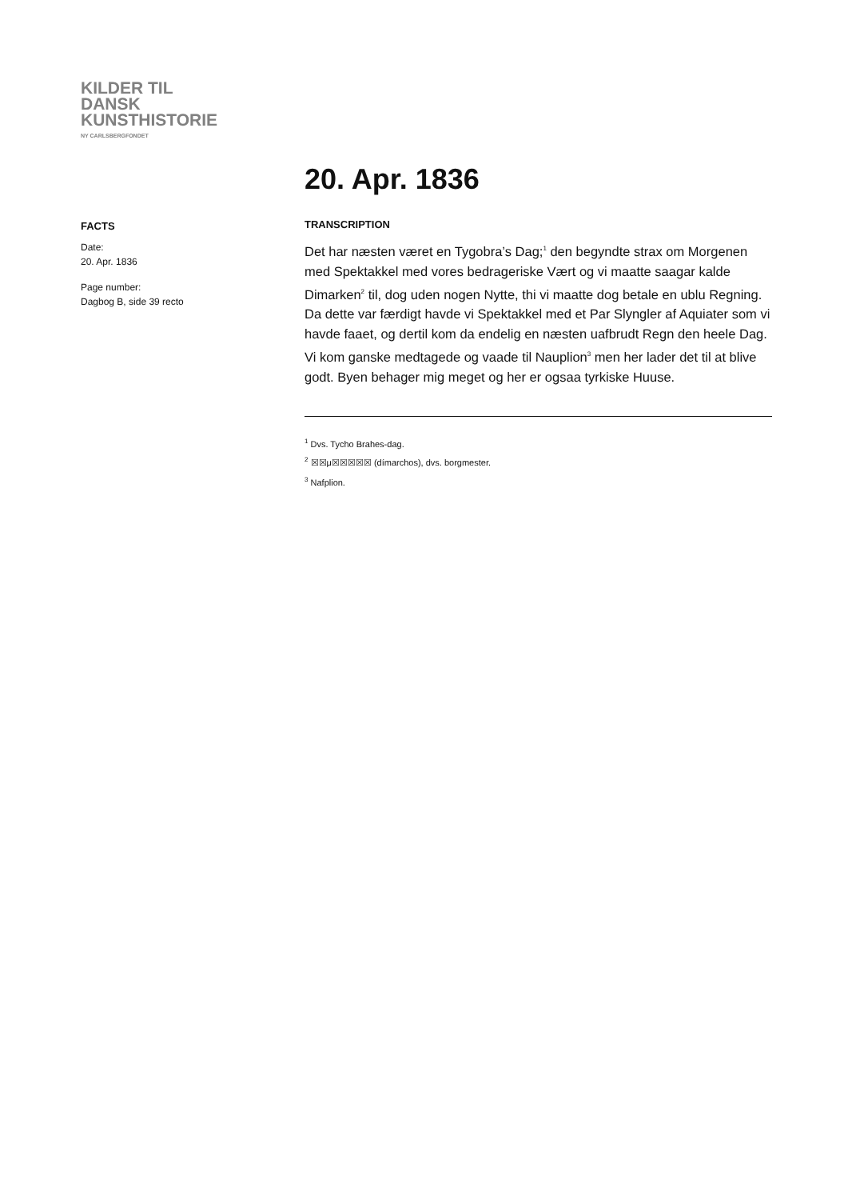KILDER TIL
DANSK
KUNSTHISTORIE
NY CARLSBERGFONDET
FACTS
Date:
20. Apr. 1836
Page number:
Dagbog B, side 39 recto
20. Apr. 1836
TRANSCRIPTION
Det har næsten været en Tygobra’s Dag;<sup>1</sup> den begyndte strax om Morgenen med Spektakkel med vores bedrageriske Vært og vi maatte saagar kalde Dimarken<sup>2</sup> til, dog uden nogen Nytte, thi vi maatte dog betale en ublu Regning. Da dette var færdigt havde vi Spektakkel med et Par Slyngler af Aquiater som vi havde faaet, og dertil kom da endelig en næsten uafbrudt Regn den heele Dag. Vi kom ganske medtagede og vaade til Nauplion<sup>3</sup> men her lader det til at blive godt. Byen behager mig meget og her er ogsaa tyrkiske Huuse.
<sup>1</sup> Dvs. Tycho Brahes-dag.
<sup>2</sup> ☒☒μ☒☒☒☒☒ (dímarchos), dvs. borgmester.
<sup>3</sup> Nafplion.